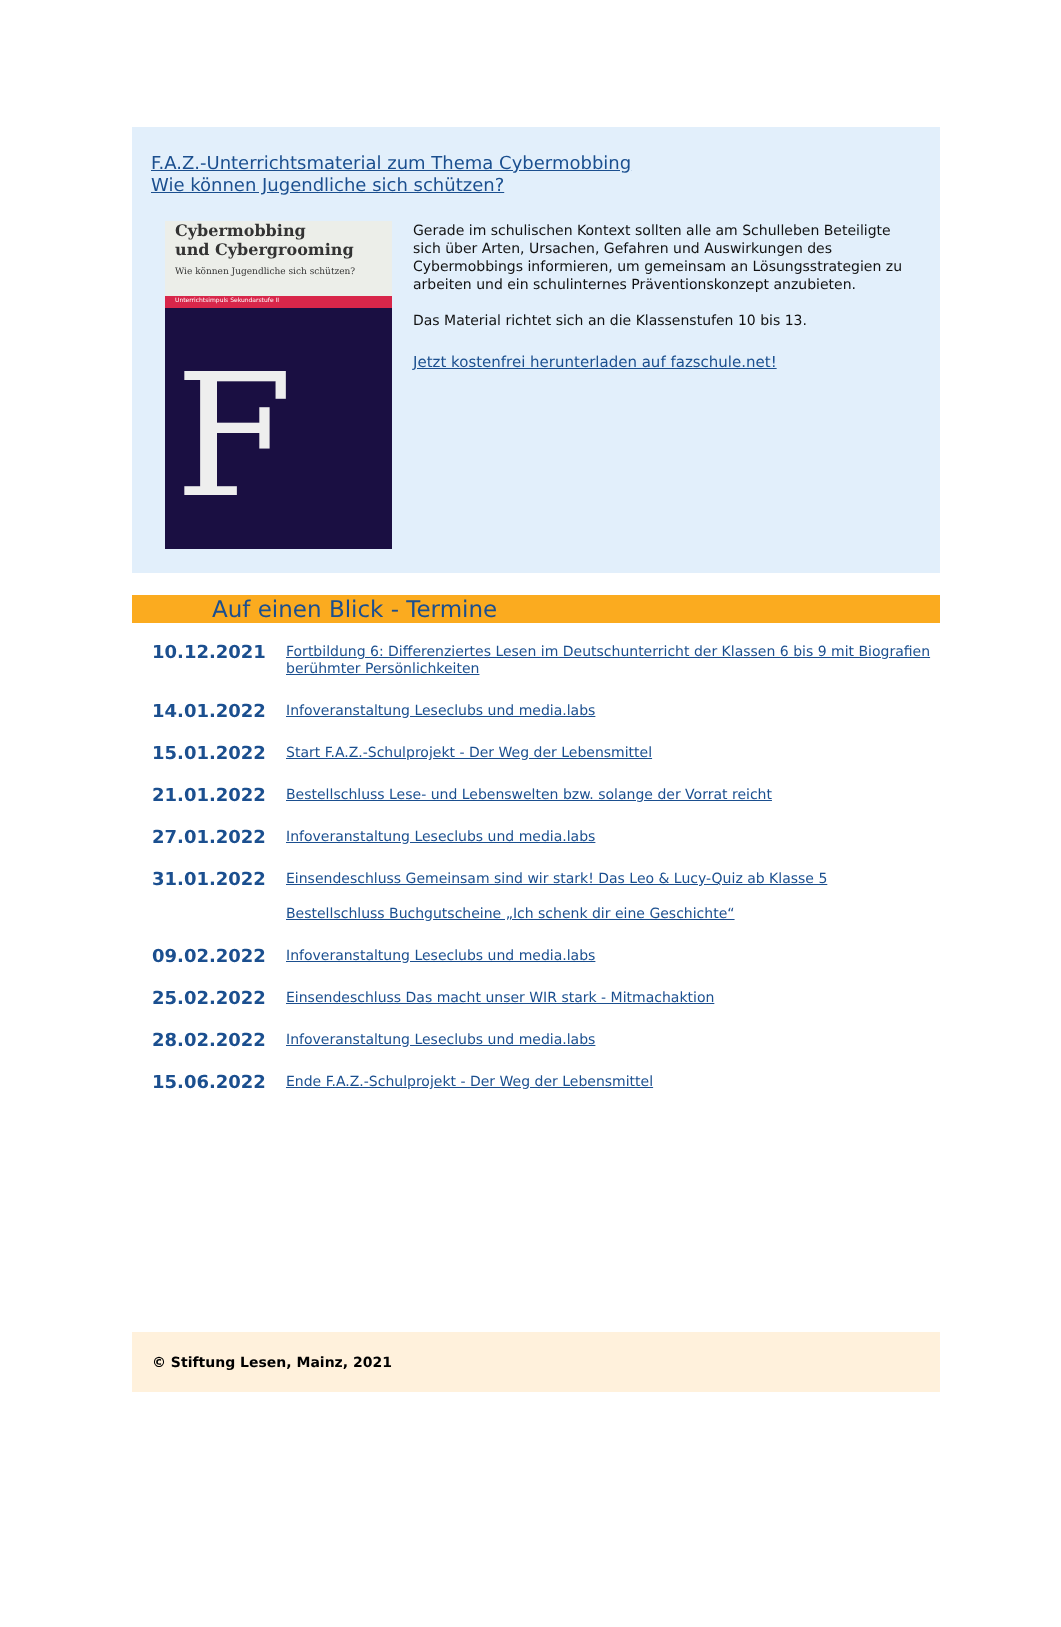F.A.Z.-Unterrichtsmaterial zum Thema Cybermobbing
Wie können Jugendliche sich schützen?
Cybermobbing
und Cybergrooming
Wie können Jugendliche sich schützen?
Unterrichtsimpuls Sekundarstufe II
F
Gerade im schulischen Kontext sollten alle am Schulleben Beteiligte sich über Arten, Ursachen, Gefahren und Auswirkungen des Cybermobbings informieren, um gemeinsam an Lösungsstrategien zu arbeiten und ein schulinternes Präventionskonzept anzubieten.
Das Material richtet sich an die Klassenstufen 10 bis 13.
Jetzt kostenfrei herunterladen auf fazschule.net!
Auf einen Blick - Termine
10.12.2021
Fortbildung 6: Differenziertes Lesen im Deutschunterricht der Klassen 6 bis 9 mit Biografien berühmter Persönlichkeiten
14.01.2022
Infoveranstaltung Leseclubs und media.labs
15.01.2022
Start F.A.Z.-Schulprojekt - Der Weg der Lebensmittel
21.01.2022
Bestellschluss Lese- und Lebenswelten bzw. solange der Vorrat reicht
27.01.2022
Infoveranstaltung Leseclubs und media.labs
31.01.2022
Einsendeschluss Gemeinsam sind wir stark! Das Leo & Lucy-Quiz ab Klasse 5
Bestellschluss Buchgutscheine „Ich schenk dir eine Geschichte“
09.02.2022
Infoveranstaltung Leseclubs und media.labs
25.02.2022
Einsendeschluss Das macht unser WIR stark - Mitmachaktion
28.02.2022
Infoveranstaltung Leseclubs und media.labs
15.06.2022
Ende F.A.Z.-Schulprojekt - Der Weg der Lebensmittel
© Stiftung Lesen, Mainz, 2021